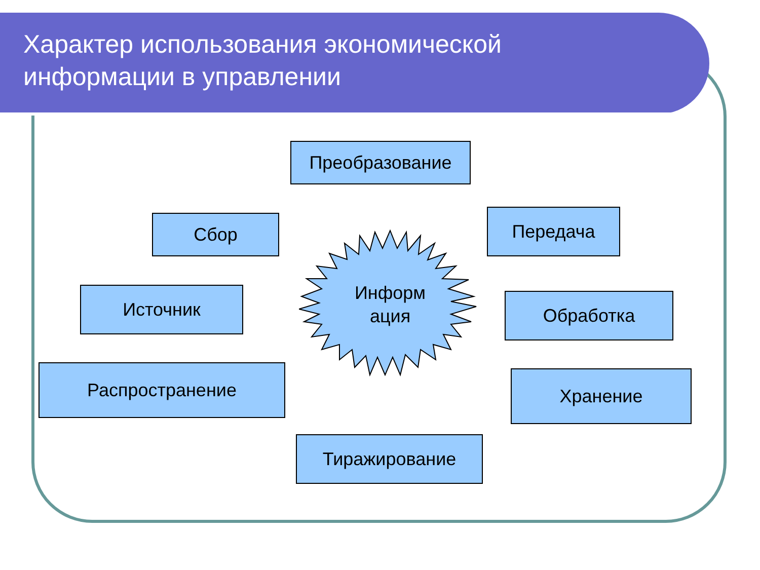Характер использования экономической
информации в управлении
Преобразование
Сбор Передача
Источник
Информ
ация
Обработка
Распространение Хранение
Тиражирование